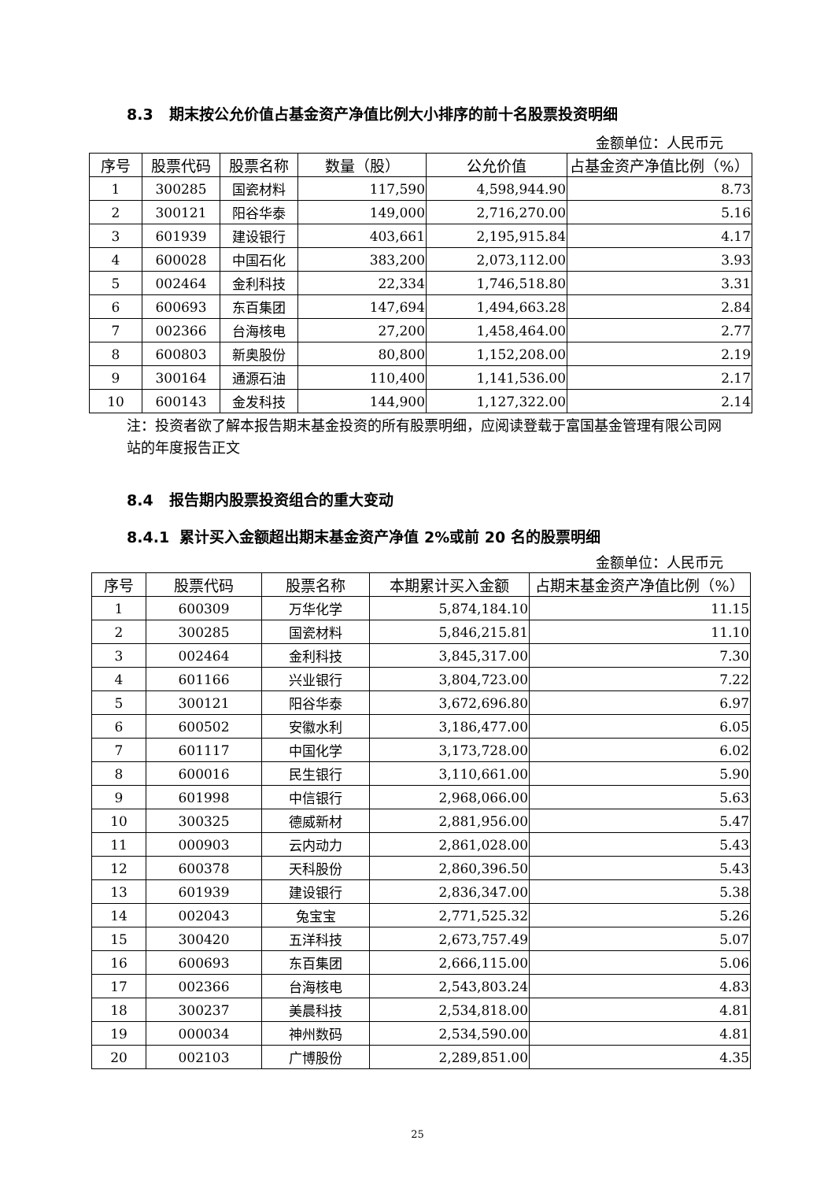8.3 期末按公允价值占基金资产净值比例大小排序的前十名股票投资明细
金额单位：人民币元
| 序号 | 股票代码 | 股票名称 | 数量（股） | 公允价值 | 占基金资产净值比例（%） |
| --- | --- | --- | --- | --- | --- |
| 1 | 300285 | 国瓷材料 | 117,590 | 4,598,944.90 | 8.73 |
| 2 | 300121 | 阳谷华泰 | 149,000 | 2,716,270.00 | 5.16 |
| 3 | 601939 | 建设银行 | 403,661 | 2,195,915.84 | 4.17 |
| 4 | 600028 | 中国石化 | 383,200 | 2,073,112.00 | 3.93 |
| 5 | 002464 | 金利科技 | 22,334 | 1,746,518.80 | 3.31 |
| 6 | 600693 | 东百集团 | 147,694 | 1,494,663.28 | 2.84 |
| 7 | 002366 | 台海核电 | 27,200 | 1,458,464.00 | 2.77 |
| 8 | 600803 | 新奥股份 | 80,800 | 1,152,208.00 | 2.19 |
| 9 | 300164 | 通源石油 | 110,400 | 1,141,536.00 | 2.17 |
| 10 | 600143 | 金发科技 | 144,900 | 1,127,322.00 | 2.14 |
注：投资者欲了解本报告期末基金投资的所有股票明细，应阅读登载于富国基金管理有限公司网站的年度报告正文
8.4 报告期内股票投资组合的重大变动
8.4.1 累计买入金额超出期末基金资产净值 2%或前 20 名的股票明细
金额单位：人民币元
| 序号 | 股票代码 | 股票名称 | 本期累计买入金额 | 占期末基金资产净值比例（%） |
| --- | --- | --- | --- | --- |
| 1 | 600309 | 万华化学 | 5,874,184.10 | 11.15 |
| 2 | 300285 | 国瓷材料 | 5,846,215.81 | 11.10 |
| 3 | 002464 | 金利科技 | 3,845,317.00 | 7.30 |
| 4 | 601166 | 兴业银行 | 3,804,723.00 | 7.22 |
| 5 | 300121 | 阳谷华泰 | 3,672,696.80 | 6.97 |
| 6 | 600502 | 安徽水利 | 3,186,477.00 | 6.05 |
| 7 | 601117 | 中国化学 | 3,173,728.00 | 6.02 |
| 8 | 600016 | 民生银行 | 3,110,661.00 | 5.90 |
| 9 | 601998 | 中信银行 | 2,968,066.00 | 5.63 |
| 10 | 300325 | 德威新材 | 2,881,956.00 | 5.47 |
| 11 | 000903 | 云内动力 | 2,861,028.00 | 5.43 |
| 12 | 600378 | 天科股份 | 2,860,396.50 | 5.43 |
| 13 | 601939 | 建设银行 | 2,836,347.00 | 5.38 |
| 14 | 002043 | 兔宝宝 | 2,771,525.32 | 5.26 |
| 15 | 300420 | 五洋科技 | 2,673,757.49 | 5.07 |
| 16 | 600693 | 东百集团 | 2,666,115.00 | 5.06 |
| 17 | 002366 | 台海核电 | 2,543,803.24 | 4.83 |
| 18 | 300237 | 美晨科技 | 2,534,818.00 | 4.81 |
| 19 | 000034 | 神州数码 | 2,534,590.00 | 4.81 |
| 20 | 002103 | 广博股份 | 2,289,851.00 | 4.35 |
25